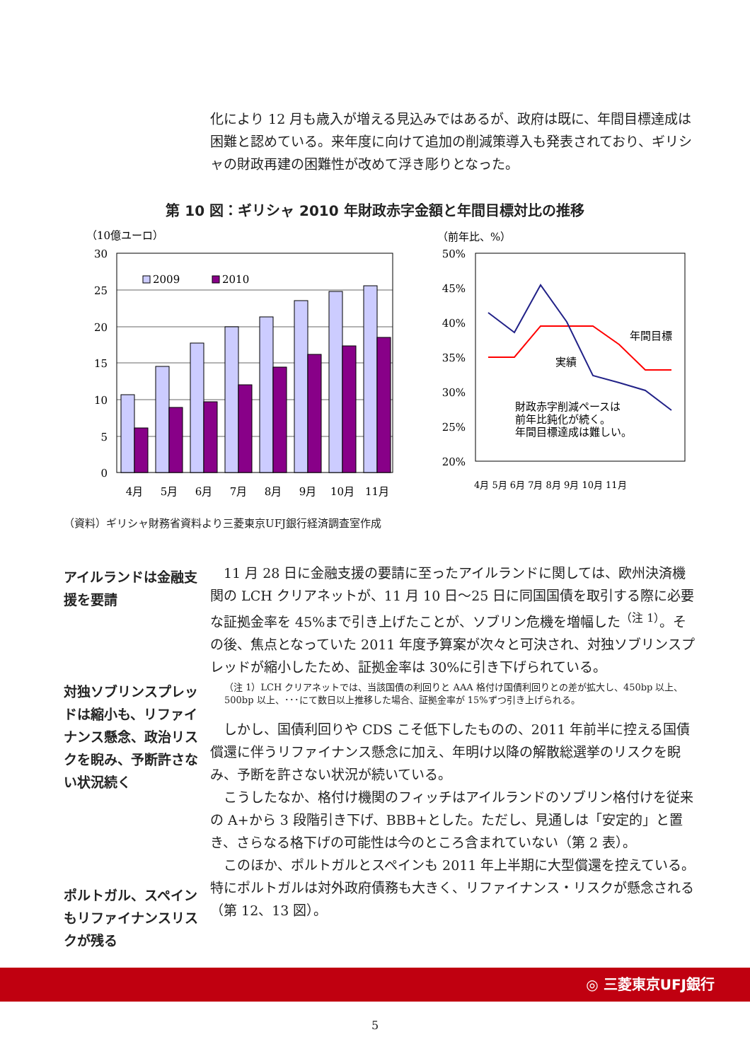化により 12 月も歳入が増える見込みではあるが、政府は既に、年間目標達成は困難と認めている。来年度に向けて追加の削減策導入も発表されており、ギリシャの財政再建の困難性が改めて浮き彫りとなった。
第 10 図：ギリシャ 2010 年財政赤字金額と年間目標対比の推移
（10億ユーロ）
30
25
20
15
10
5
0
2009
2010
4月
5月
6月
7月
8月
9月
10月
11月
（前年比、%）
50%
45%
40%
35%
30%
25%
20%
年間目標
実績
財政赤字削減ペースは
前年比鈍化が続く。
年間目標達成は難しい。
4月 5月 6月 7月 8月 9月 10月 11月
（資料）ギリシャ財務省資料より三菱東京UFJ銀行経済調査室作成
アイルランドは金融支援を要請
対独ソブリンスプレッドは縮小も、リファイナンス懸念、政治リスクを睨み、予断許さない状況続く
ポルトガル、スペインもリファイナンスリスクが残る
　11 月 28 日に金融支援の要請に至ったアイルランドに関しては、欧州決済機関の LCH クリアネットが、11 月 10 日～25 日に同国国債を取引する際に必要な証拠金率を 45%まで引き上げたことが、ソブリン危機を増幅した<sup>（注 1）</sup>。その後、焦点となっていた 2011 年度予算案が次々と可決され、対独ソブリンスプレッドが縮小したため、証拠金率は 30%に引き下げられている。
（注 1）LCH クリアネットでは、当該国債の利回りと AAA 格付け国債利回りとの差が拡大し、450bp 以上、500bp 以上、･･･にて数日以上推移した場合、証拠金率が 15%ずつ引き上げられる。
　しかし、国債利回りや CDS こそ低下したものの、2011 年前半に控える国債償還に伴うリファイナンス懸念に加え、年明け以降の解散総選挙のリスクを睨み、予断を許さない状況が続いている。
　こうしたなか、格付け機関のフィッチはアイルランドのソブリン格付けを従来の A+から 3 段階引き下げ、BBB+とした。ただし、見通しは「安定的」と置き、さらなる格下げの可能性は今のところ含まれていない（第 2 表）。
　このほか、ポルトガルとスペインも 2011 年上半期に大型償還を控えている。特にポルトガルは対外政府債務も大きく、リファイナンス・リスクが懸念される（第 12、13 図）。
◎ 三菱東京UFJ銀行
5